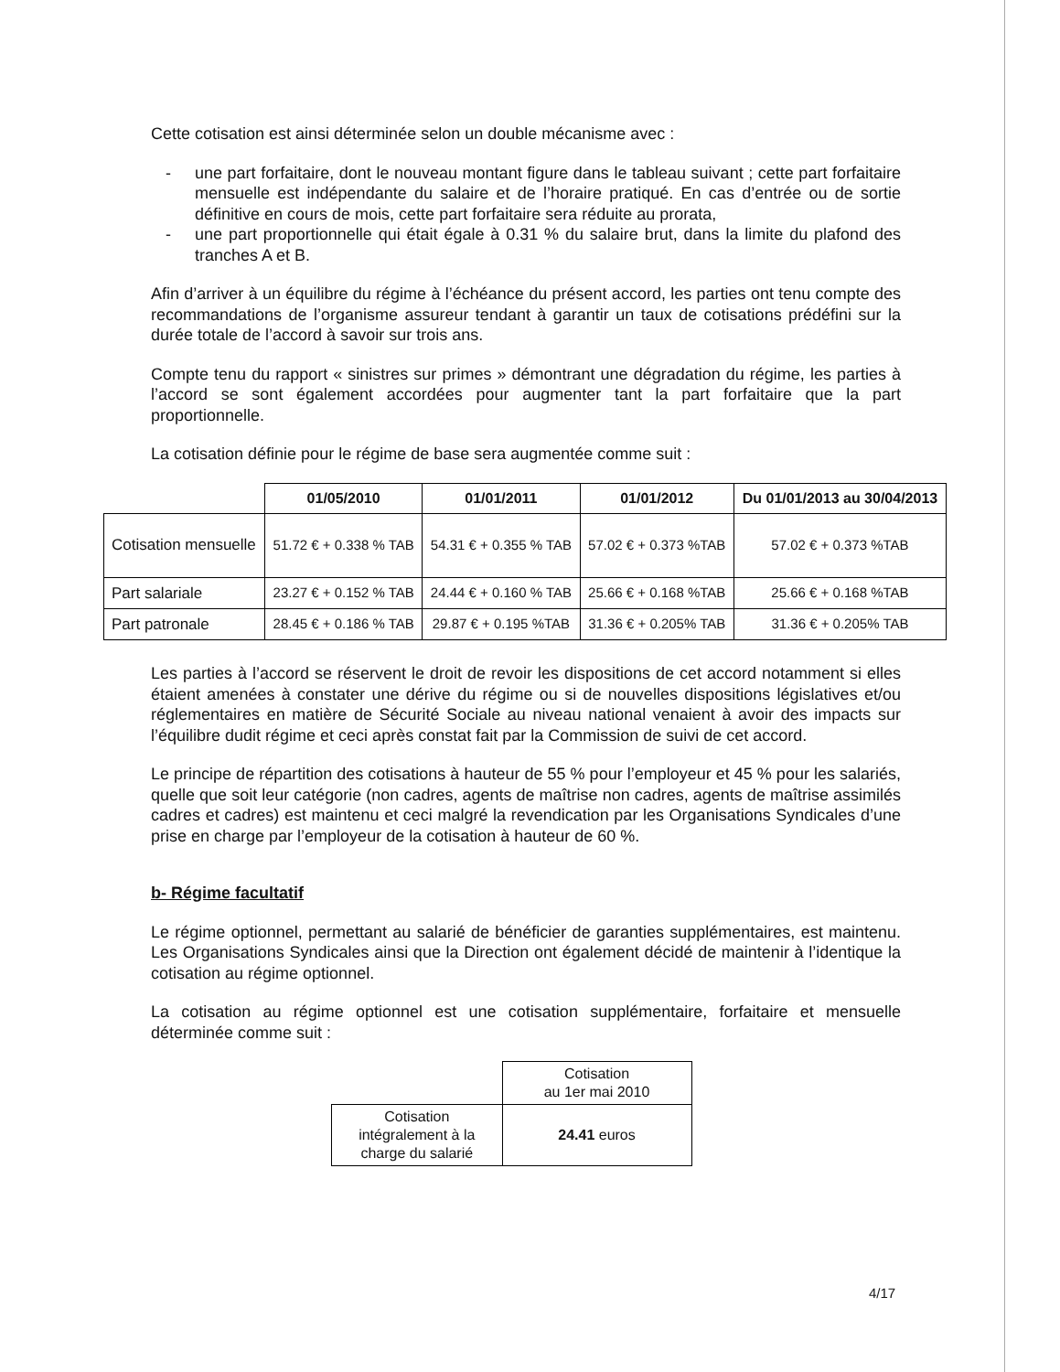Cette cotisation est ainsi déterminée selon un double mécanisme avec :
- une part forfaitaire, dont le nouveau montant figure dans le tableau suivant ; cette part forfaitaire mensuelle est indépendante du salaire et de l’horaire pratiqué. En cas d’entrée ou de sortie définitive en cours de mois, cette part forfaitaire sera réduite au prorata,
- une part proportionnelle qui était égale à 0.31 % du salaire brut, dans la limite du plafond des tranches A et B.
Afin d’arriver à un équilibre du régime à l’échéance du présent accord, les parties ont tenu compte des recommandations de l’organisme assureur tendant à garantir un taux de cotisations prédéfini sur la durée totale de l’accord à savoir sur trois ans.
Compte tenu du rapport « sinistres sur primes » démontrant une dégradation du régime, les parties à l’accord se sont également accordées pour augmenter tant la part forfaitaire que la part proportionnelle.
La cotisation définie pour le régime de base sera augmentée comme suit :
| | 01/05/2010 | 01/01/2011 | 01/01/2012 | Du 01/01/2013 au 30/04/2013 |
| --- | --- | --- | --- | --- |
| Cotisation mensuelle | 51.72 € + 0.338 % TAB | 54.31 € + 0.355 % TAB | 57.02 € + 0.373 %TAB | 57.02 € + 0.373 %TAB |
| Part salariale | 23.27 € + 0.152 % TAB | 24.44 € + 0.160 % TAB | 25.66 € + 0.168 %TAB | 25.66 € + 0.168 %TAB |
| Part patronale | 28.45 € + 0.186 % TAB | 29.87 € + 0.195 %TAB | 31.36 € + 0.205% TAB | 31.36 € + 0.205% TAB |
Les parties à l’accord se réservent le droit de revoir les dispositions de cet accord notamment si elles étaient amenées à constater une dérive du régime ou si de nouvelles dispositions législatives et/ou réglementaires en matière de Sécurité Sociale au niveau national venaient à avoir des impacts sur l’équilibre dudit régime et ceci après constat fait par la Commission de suivi de cet accord.
Le principe de répartition des cotisations à hauteur de 55 % pour l’employeur et 45 % pour les salariés, quelle que soit leur catégorie (non cadres, agents de maîtrise non cadres, agents de maîtrise assimilés cadres et cadres) est maintenu et ceci malgré la revendication par les Organisations Syndicales d’une prise en charge par l’employeur de la cotisation à hauteur de 60 %.
b- Régime facultatif
Le régime optionnel, permettant au salarié de bénéficier de garanties supplémentaires, est maintenu. Les Organisations Syndicales ainsi que la Direction ont également décidé de maintenir à l’identique la cotisation au régime optionnel.
La cotisation au régime optionnel est une cotisation supplémentaire, forfaitaire et mensuelle déterminée comme suit :
| | Cotisation au 1er mai 2010 |
| Cotisation intégralement à la charge du salarié | 24.41 euros |
4/17